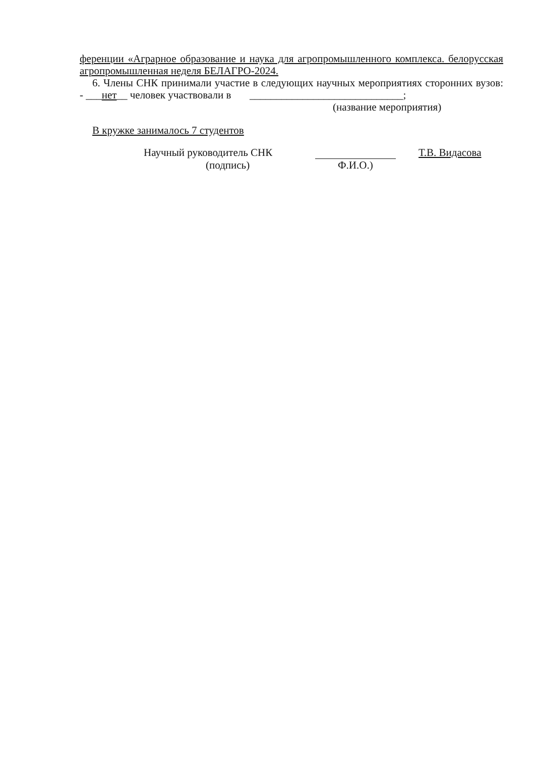ференции «Аграрное образование и наука для агропромышленного комплекса. белорусская агропромышленная неделя БЕЛАГРО-2024.
6. Члены СНК принимали участие в следующих научных мероприятиях сторонних вузов: - ___нет__ человек участвовали в _____________________________;
(название мероприятия)
В кружке занималось 7 студентов
Научный руководитель СНК Т.В. Видасова
(подпись) Ф.И.О.)